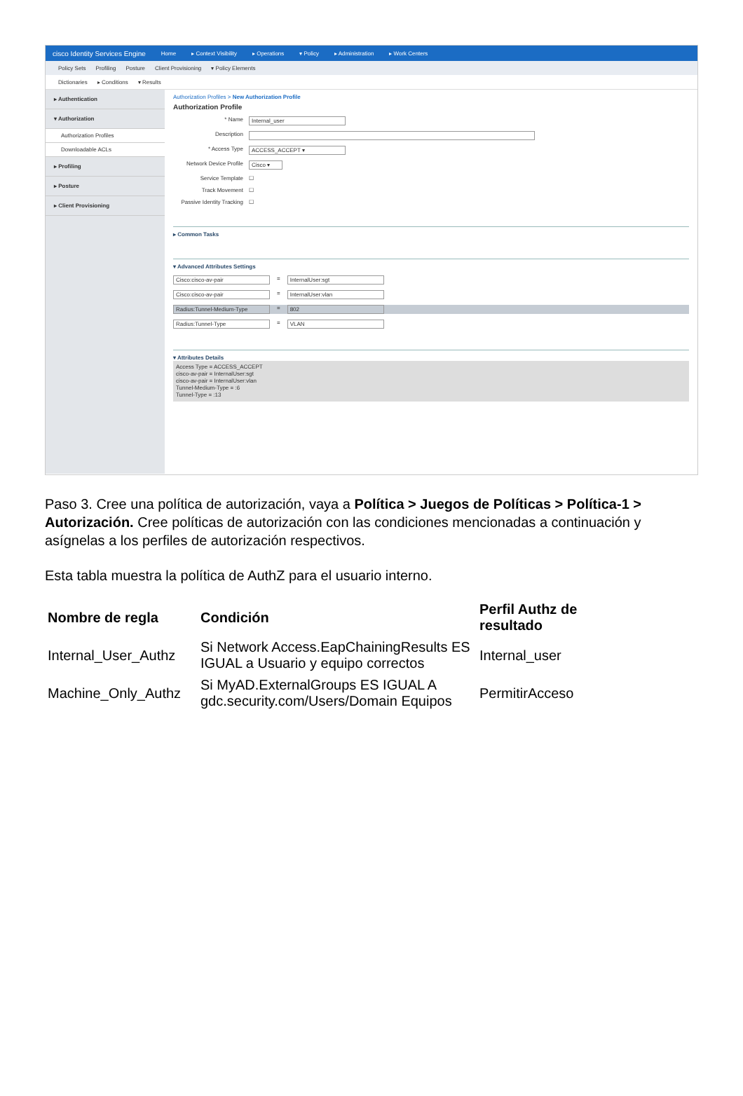cisco Identity Services Engine Home ▸ Context Visibility ▸ Operations ▾ Policy ▸ Administration ▸ Work Centers
Policy Sets Profiling Posture Client Provisioning ▾ Policy Elements
Dictionaries ▸ Conditions ▾ Results
▸ Authentication
▾ Authorization
Authorization Profiles
Downloadable ACLs
▸ Profiling
▸ Posture
▸ Client Provisioning
Authorization Profiles > New Authorization Profile
Authorization Profile
* Name Internal_user
Description
* Access Type ACCESS_ACCEPT ▾
Network Device Profile Cisco ▾
Service Template ☐
Track Movement ☐
Passive Identity Tracking ☐
▸ Common Tasks
▾ Advanced Attributes Settings
Cisco:cisco-av-pair = InternalUser:sgt
Cisco:cisco-av-pair = InternalUser:vlan
Radius:Tunnel-Medium-Type = 802
Radius:Tunnel-Type = VLAN
▾ Attributes Details
Access Type = ACCESS_ACCEPT
cisco-av-pair = InternalUser:sgt
cisco-av-pair = InternalUser:vlan
Tunnel-Medium-Type = :6
Tunnel-Type = :13
Paso 3. Cree una política de autorización, vaya a Política > Juegos de Políticas > Política-1 > Autorización. Cree políticas de autorización con las condiciones mencionadas a continuación y asígnelas a los perfiles de autorización respectivos.
Esta tabla muestra la política de AuthZ para el usuario interno.
| Nombre de regla | Condición | Perfil Authz de resultado |
| --- | --- | --- |
| Internal_User_Authz | Si Network Access.EapChainingResults ES IGUAL a Usuario y equipo correctos | Internal_user |
| Machine_Only_Authz | Si MyAD.ExternalGroups ES IGUAL A gdc.security.com/Users/Domain Equipos | PermitirAcceso |